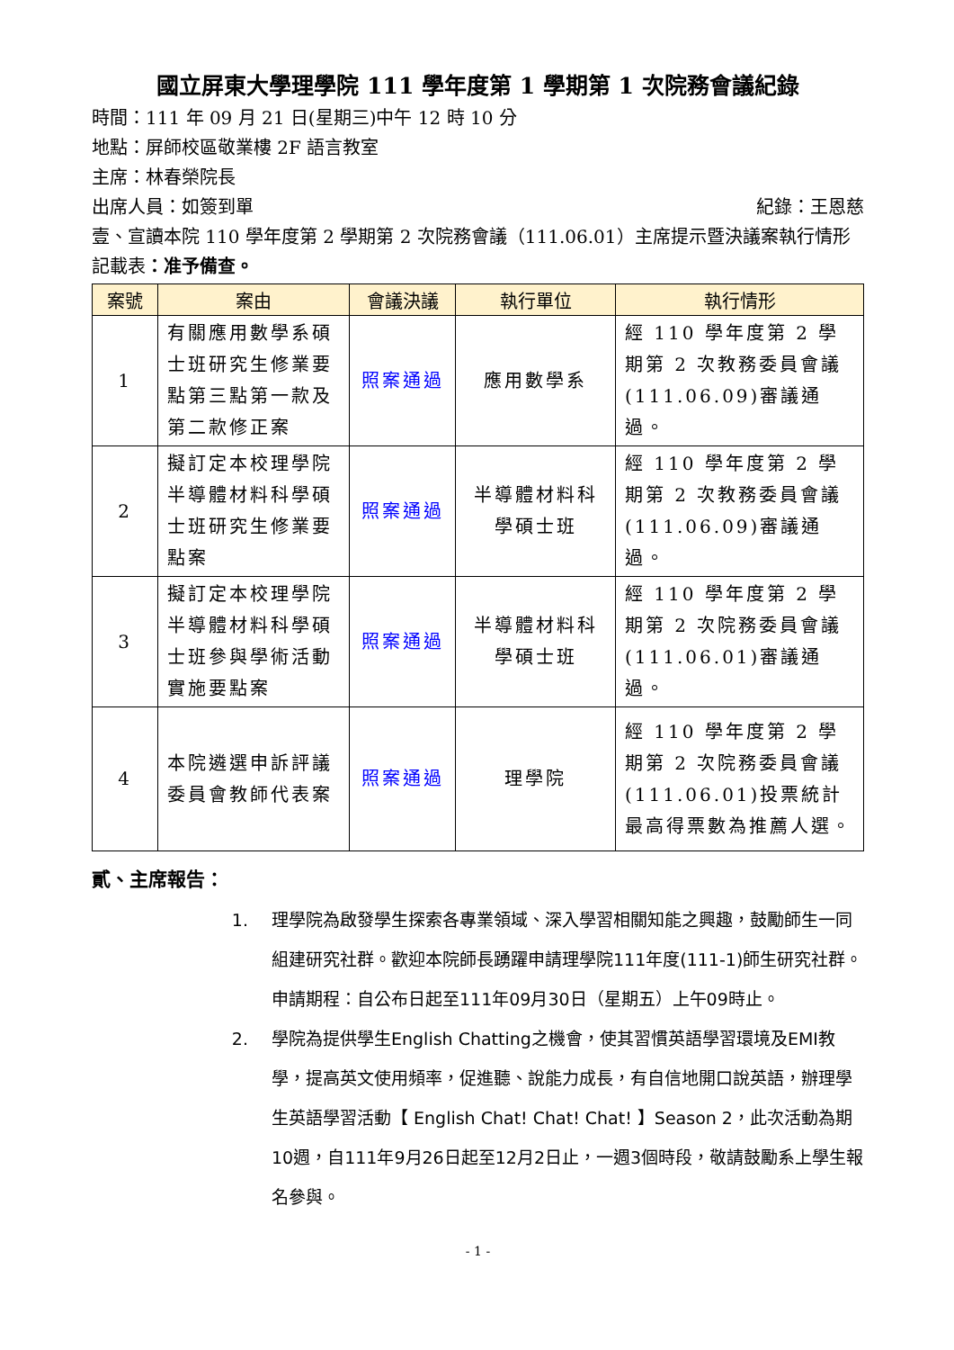國立屏東大學理學院 111 學年度第 1 學期第 1 次院務會議紀錄
時間：111 年 09 月 21 日(星期三)中午 12 時 10 分
地點：屏師校區敬業樓 2F 語言教室
主席：林春榮院長
出席人員：如簽到單 紀錄：王恩慈
壹、宣讀本院 110 學年度第 2 學期第 2 次院務會議（111.06.01）主席提示暨決議案執行情形記載表：准予備查。
| 案號 | 案由 | 會議決議 | 執行單位 | 執行情形 |
| --- | --- | --- | --- | --- |
| 1 | 有關應用數學系碩士班研究生修業要點第三點第一款及第二款修正案 | 照案通過 | 應用數學系 | 經 110 學年度第 2 學期第 2 次教務委員會議(111.06.09)審議通過。 |
| 2 | 擬訂定本校理學院半導體材料科學碩士班研究生修業要點案 | 照案通過 | 半導體材料科學碩士班 | 經 110 學年度第 2 學期第 2 次教務委員會議(111.06.09)審議通過。 |
| 3 | 擬訂定本校理學院半導體材料科學碩士班參與學術活動實施要點案 | 照案通過 | 半導體材料科學碩士班 | 經 110 學年度第 2 學期第 2 次院務委員會議(111.06.01)審議通過。 |
| 4 | 本院遴選申訴評議委員會教師代表案 | 照案通過 | 理學院 | 經 110 學年度第 2 學期第 2 次院務委員會議(111.06.01)投票統計最高得票數為推薦人選。 |
貳、主席報告：
1. 理學院為啟發學生探索各專業領域、深入學習相關知能之興趣，鼓勵師生一同組建研究社群。歡迎本院師長踴躍申請理學院111年度(111-1)師生研究社群。申請期程：自公布日起至111年09月30日（星期五）上午09時止。
2. 學院為提供學生English Chatting之機會，使其習慣英語學習環境及EMI教學，提高英文使用頻率，促進聽、說能力成長，有自信地開口說英語，辦理學生英語學習活動【 English Chat! Chat! Chat! 】Season 2，此次活動為期10週，自111年9月26日起至12月2日止，一週3個時段，敬請鼓勵系上學生報名參與。
- 1 -